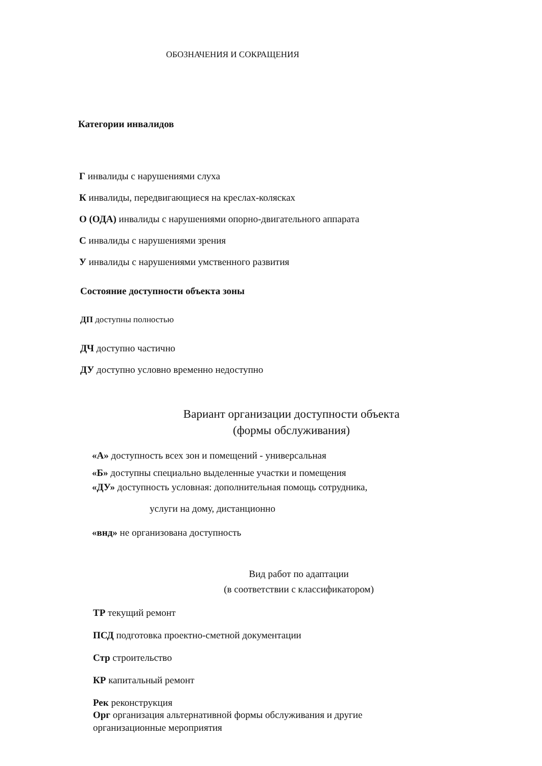ОБОЗНАЧЕНИЯ И СОКРАЩЕНИЯ
Категории инвалидов
Г инвалиды с нарушениями слуха
К инвалиды, передвигающиеся на креслах-колясках
О (ОДА) инвалиды с нарушениями опорно-двигательного аппарата
С инвалиды с нарушениями зрения
У инвалиды с нарушениями умственного развития
Состояние доступности объекта зоны
ДП доступны полностью
ДЧ доступно частично
ДУ доступно условно временно недоступно
Вариант организации доступности объекта
(формы обслуживания)
«А» доступность всех зон и помещений - универсальная
«Б» доступны специально выделенные участки и помещения
«ДУ» доступность условная: дополнительная помощь сотрудника,
услуги на дому, дистанционно
«внд» не организована доступность
Вид работ по адаптации
(в соответствии с классификатором)
ТР текущий ремонт
ПСД подготовка проектно-сметной документации
Стр строительство
КР капитальный ремонт
Рек реконструкция
Орг организация альтернативной формы обслуживания и другие организационные мероприятия